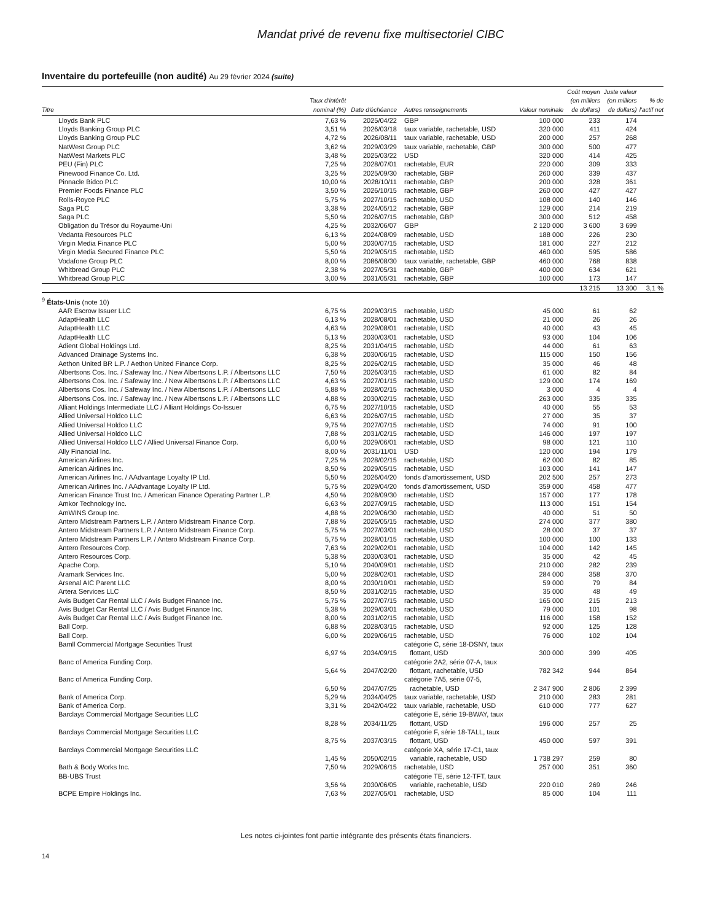Mandat privé de revenu fixe multisectoriel CIBC
Inventaire du portefeuille (non audité) Au 29 février 2024 (suite)
| Titre | Taux d'intérêt nominal (%) | Date d'échéance | Autres renseignements | Valeur nominale | Coût moyen (en milliers de dollars) | Juste valeur (en milliers de dollars) | % de l'actif net |
| --- | --- | --- | --- | --- | --- | --- | --- |
| Lloyds Bank PLC | 7,63 % | 2025/04/22 | GBP | 100 000 | 233 | 174 | |
| Lloyds Banking Group PLC | 3,51 % | 2026/03/18 | taux variable, rachetable, USD | 320 000 | 411 | 424 | |
| Lloyds Banking Group PLC | 4,72 % | 2026/08/11 | taux variable, rachetable, USD | 200 000 | 257 | 268 | |
| NatWest Group PLC | 3,62 % | 2029/03/29 | taux variable, rachetable, GBP | 300 000 | 500 | 477 | |
| NatWest Markets PLC | 3,48 % | 2025/03/22 | USD | 320 000 | 414 | 425 | |
| PEU (Fin) PLC | 7,25 % | 2028/07/01 | rachetable, EUR | 220 000 | 309 | 333 | |
| Pinewood Finance Co. Ltd. | 3,25 % | 2025/09/30 | rachetable, GBP | 260 000 | 339 | 437 | |
| Pinnacle Bidco PLC | 10,00 % | 2028/10/11 | rachetable, GBP | 200 000 | 328 | 361 | |
| Premier Foods Finance PLC | 3,50 % | 2026/10/15 | rachetable, GBP | 260 000 | 427 | 427 | |
| Rolls-Royce PLC | 5,75 % | 2027/10/15 | rachetable, USD | 108 000 | 140 | 146 | |
| Saga PLC | 3,38 % | 2024/05/12 | rachetable, GBP | 129 000 | 214 | 219 | |
| Saga PLC | 5,50 % | 2026/07/15 | rachetable, GBP | 300 000 | 512 | 458 | |
| Obligation du Trésor du Royaume-Uni | 4,25 % | 2032/06/07 | GBP | 2 120 000 | 3 600 | 3 699 | |
| Vedanta Resources PLC | 6,13 % | 2024/08/09 | rachetable, USD | 188 000 | 226 | 230 | |
| Virgin Media Finance PLC | 5,00 % | 2030/07/15 | rachetable, USD | 181 000 | 227 | 212 | |
| Virgin Media Secured Finance PLC | 5,50 % | 2029/05/15 | rachetable, USD | 460 000 | 595 | 586 | |
| Vodafone Group PLC | 8,00 % | 2086/08/30 | taux variable, rachetable, GBP | 460 000 | 768 | 838 | |
| Whitbread Group PLC | 2,38 % | 2027/05/31 | rachetable, GBP | 400 000 | 634 | 621 | |
| Whitbread Group PLC | 3,00 % | 2031/05/31 | rachetable, GBP | 100 000 | 173 | 147 | |
| | | | | | 13 215 | 13 300 | 3,1 % |
| <sup>9</sup> États-Unis (note 10) | | | | | | | |
| AAR Escrow Issuer LLC | 6,75 % | 2029/03/15 | rachetable, USD | 45 000 | 61 | 62 | |
| AdaptHealth LLC | 6,13 % | 2028/08/01 | rachetable, USD | 21 000 | 26 | 26 | |
| AdaptHealth LLC | 4,63 % | 2029/08/01 | rachetable, USD | 40 000 | 43 | 45 | |
| AdaptHealth LLC | 5,13 % | 2030/03/01 | rachetable, USD | 93 000 | 104 | 106 | |
| Adient Global Holdings Ltd. | 8,25 % | 2031/04/15 | rachetable, USD | 44 000 | 61 | 63 | |
| Advanced Drainage Systems Inc. | 6,38 % | 2030/06/15 | rachetable, USD | 115 000 | 150 | 156 | |
| Aethon United BR L.P. / Aethon United Finance Corp. | 8,25 % | 2026/02/15 | rachetable, USD | 35 000 | 46 | 48 | |
| Albertsons Cos. Inc. / Safeway Inc. / New Albertsons L.P. / Albertsons LLC | 7,50 % | 2026/03/15 | rachetable, USD | 61 000 | 82 | 84 | |
| Albertsons Cos. Inc. / Safeway Inc. / New Albertsons L.P. / Albertsons LLC | 4,63 % | 2027/01/15 | rachetable, USD | 129 000 | 174 | 169 | |
| Albertsons Cos. Inc. / Safeway Inc. / New Albertsons L.P. / Albertsons LLC | 5,88 % | 2028/02/15 | rachetable, USD | 3 000 | 4 | 4 | |
| Albertsons Cos. Inc. / Safeway Inc. / New Albertsons L.P. / Albertsons LLC | 4,88 % | 2030/02/15 | rachetable, USD | 263 000 | 335 | 335 | |
| Alliant Holdings Intermediate LLC / Alliant Holdings Co-Issuer | 6,75 % | 2027/10/15 | rachetable, USD | 40 000 | 55 | 53 | |
| Allied Universal Holdco LLC | 6,63 % | 2026/07/15 | rachetable, USD | 27 000 | 35 | 37 | |
| Allied Universal Holdco LLC | 9,75 % | 2027/07/15 | rachetable, USD | 74 000 | 91 | 100 | |
| Allied Universal Holdco LLC | 7,88 % | 2031/02/15 | rachetable, USD | 146 000 | 197 | 197 | |
| Allied Universal Holdco LLC / Allied Universal Finance Corp. | 6,00 % | 2029/06/01 | rachetable, USD | 98 000 | 121 | 110 | |
| Ally Financial Inc. | 8,00 % | 2031/11/01 | USD | 120 000 | 194 | 179 | |
| American Airlines Inc. | 7,25 % | 2028/02/15 | rachetable, USD | 62 000 | 82 | 85 | |
| American Airlines Inc. | 8,50 % | 2029/05/15 | rachetable, USD | 103 000 | 141 | 147 | |
| American Airlines Inc. / AAdvantage Loyalty IP Ltd. | 5,50 % | 2026/04/20 | fonds d'amortissement, USD | 202 500 | 257 | 273 | |
| American Airlines Inc. / AAdvantage Loyalty IP Ltd. | 5,75 % | 2029/04/20 | fonds d'amortissement, USD | 359 000 | 458 | 477 | |
| American Finance Trust Inc. / American Finance Operating Partner L.P. | 4,50 % | 2028/09/30 | rachetable, USD | 157 000 | 177 | 178 | |
| Amkor Technology Inc. | 6,63 % | 2027/09/15 | rachetable, USD | 113 000 | 151 | 154 | |
| AmWINS Group Inc. | 4,88 % | 2029/06/30 | rachetable, USD | 40 000 | 51 | 50 | |
| Antero Midstream Partners L.P. / Antero Midstream Finance Corp. | 7,88 % | 2026/05/15 | rachetable, USD | 274 000 | 377 | 380 | |
| Antero Midstream Partners L.P. / Antero Midstream Finance Corp. | 5,75 % | 2027/03/01 | rachetable, USD | 28 000 | 37 | 37 | |
| Antero Midstream Partners L.P. / Antero Midstream Finance Corp. | 5,75 % | 2028/01/15 | rachetable, USD | 100 000 | 100 | 133 | |
| Antero Resources Corp. | 7,63 % | 2029/02/01 | rachetable, USD | 104 000 | 142 | 145 | |
| Antero Resources Corp. | 5,38 % | 2030/03/01 | rachetable, USD | 35 000 | 42 | 45 | |
| Apache Corp. | 5,10 % | 2040/09/01 | rachetable, USD | 210 000 | 282 | 239 | |
| Aramark Services Inc. | 5,00 % | 2028/02/01 | rachetable, USD | 284 000 | 358 | 370 | |
| Arsenal AIC Parent LLC | 8,00 % | 2030/10/01 | rachetable, USD | 59 000 | 79 | 84 | |
| Artera Services LLC | 8,50 % | 2031/02/15 | rachetable, USD | 35 000 | 48 | 49 | |
| Avis Budget Car Rental LLC / Avis Budget Finance Inc. | 5,75 % | 2027/07/15 | rachetable, USD | 165 000 | 215 | 213 | |
| Avis Budget Car Rental LLC / Avis Budget Finance Inc. | 5,38 % | 2029/03/01 | rachetable, USD | 79 000 | 101 | 98 | |
| Avis Budget Car Rental LLC / Avis Budget Finance Inc. | 8,00 % | 2031/02/15 | rachetable, USD | 116 000 | 158 | 152 | |
| Ball Corp. | 6,88 % | 2028/03/15 | rachetable, USD | 92 000 | 125 | 128 | |
| Ball Corp. | 6,00 % | 2029/06/15 | rachetable, USD | 76 000 | 102 | 104 | |
| Bamll Commercial Mortgage Securities Trust | 6,97 % | 2034/09/15 | catégorie C, série 18-DSNY, taux flottant, USD | 300 000 | 399 | 405 | |
| Banc of America Funding Corp. | 5,64 % | 2047/02/20 | catégorie 2A2, série 07-A, taux flottant, rachetable, USD | 782 342 | 944 | 864 | |
| Banc of America Funding Corp. | 6,50 % | 2047/07/25 | catégorie 7A5, série 07-5, rachetable, USD | 2 347 900 | 2 806 | 2 399 | |
| Bank of America Corp. | 5,29 % | 2034/04/25 | taux variable, rachetable, USD | 210 000 | 283 | 281 | |
| Bank of America Corp. | 3,31 % | 2042/04/22 | taux variable, rachetable, USD | 610 000 | 777 | 627 | |
| Barclays Commercial Mortgage Securities LLC | 8,28 % | 2034/11/25 | catégorie E, série 19-BWAY, taux flottant, USD | 196 000 | 257 | 25 | |
| Barclays Commercial Mortgage Securities LLC | 8,75 % | 2037/03/15 | catégorie F, série 18-TALL, taux flottant, USD | 450 000 | 597 | 391 | |
| Barclays Commercial Mortgage Securities LLC | 1,45 % | 2050/02/15 | catégorie XA, série 17-C1, taux variable, rachetable, USD | 1 738 297 | 259 | 80 | |
| Bath & Body Works Inc. | 7,50 % | 2029/06/15 | rachetable, USD | 257 000 | 351 | 360 | |
| BB-UBS Trust | 3,56 % | 2030/06/05 | catégorie TE, série 12-TFT, taux variable, rachetable, USD | 220 010 | 269 | 246 | |
| BCPE Empire Holdings Inc. | 7,63 % | 2027/05/01 | rachetable, USD | 85 000 | 104 | 111 | |
Les notes ci-jointes font partie intégrante des présents états financiers.
14